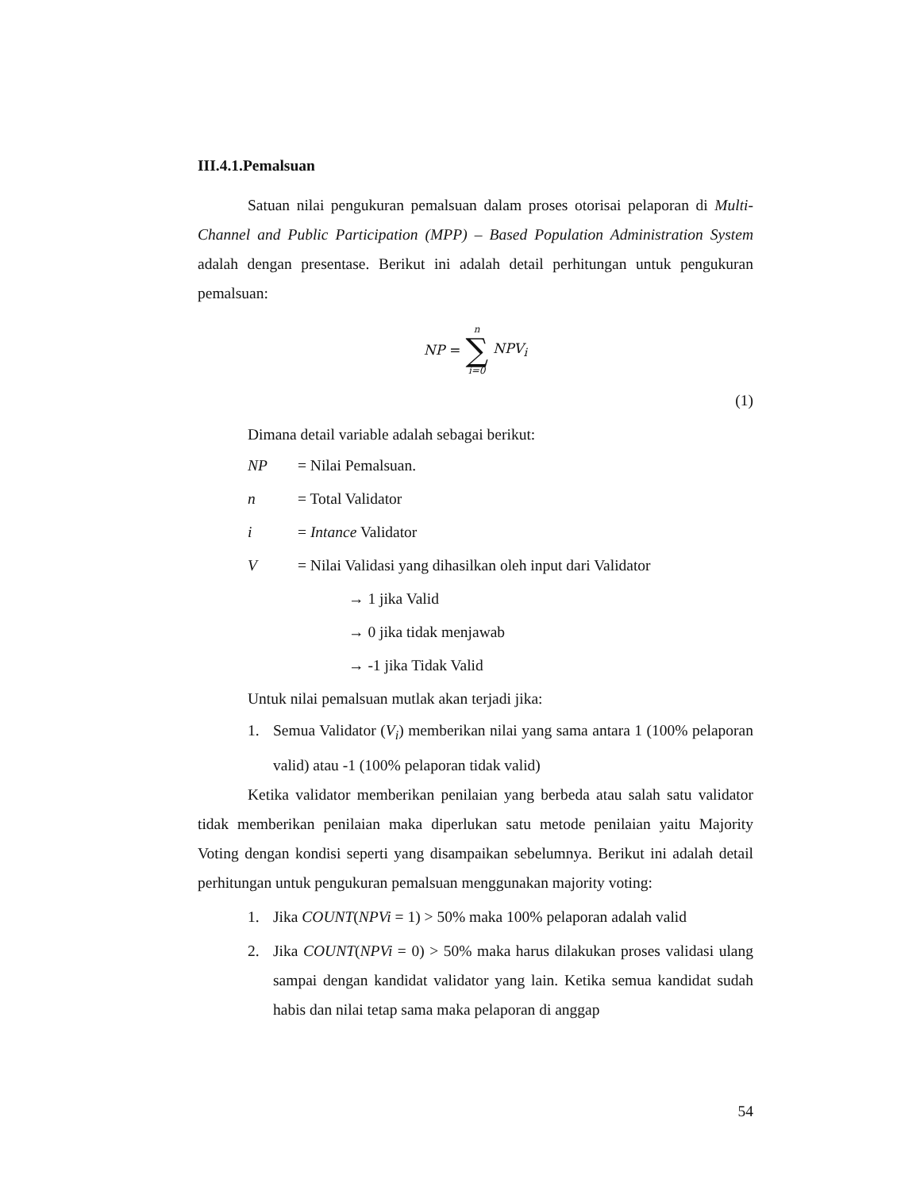III.4.1.Pemalsuan
Satuan nilai pengukuran pemalsuan dalam proses otorisai pelaporan di Multi-Channel and Public Participation (MPP) – Based Population Administration System adalah dengan presentase. Berikut ini adalah detail perhitungan untuk pengukuran pemalsuan:
NP = n ∑ i=0 NPV<sub>i</sub>
(1)
Dimana detail variable adalah sebagai berikut:
NP = Nilai Pemalsuan.
n = Total Validator
i = Intance Validator
V = Nilai Validasi yang dihasilkan oleh input dari Validator
→ 1 jika Valid
→ 0 jika tidak menjawab
→ -1 jika Tidak Valid
Untuk nilai pemalsuan mutlak akan terjadi jika:
1. Semua Validator (V<sub>i</sub>) memberikan nilai yang sama antara 1 (100% pelaporan valid) atau -1 (100% pelaporan tidak valid)
Ketika validator memberikan penilaian yang berbeda atau salah satu validator tidak memberikan penilaian maka diperlukan satu metode penilaian yaitu Majority Voting dengan kondisi seperti yang disampaikan sebelumnya. Berikut ini adalah detail perhitungan untuk pengukuran pemalsuan menggunakan majority voting:
1. Jika COUNT(NPVi = 1) > 50% maka 100% pelaporan adalah valid
2. Jika COUNT(NPVi = 0) > 50% maka harus dilakukan proses validasi ulang sampai dengan kandidat validator yang lain. Ketika semua kandidat sudah habis dan nilai tetap sama maka pelaporan di anggap
54